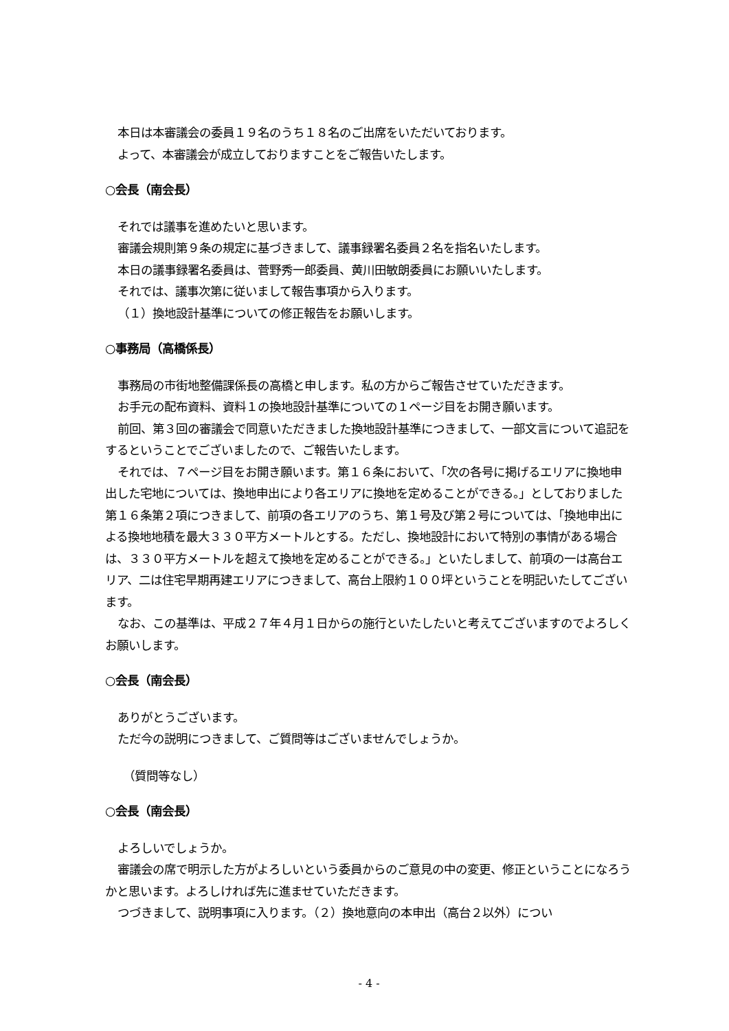本日は本審議会の委員１９名のうち１８名のご出席をいただいております。
よって、本審議会が成立しておりますことをご報告いたします。
○会長（南会長）
それでは議事を進めたいと思います。
審議会規則第９条の規定に基づきまして、議事録署名委員２名を指名いたします。
本日の議事録署名委員は、菅野秀一郎委員、黄川田敏朗委員にお願いいたします。
それでは、議事次第に従いまして報告事項から入ります。
（１）換地設計基準についての修正報告をお願いします。
○事務局（高橋係長）
事務局の市街地整備課係長の高橋と申します。私の方からご報告させていただきます。
お手元の配布資料、資料１の換地設計基準についての１ページ目をお開き願います。
前回、第３回の審議会で同意いただきました換地設計基準につきまして、一部文言について追記をするということでございましたので、ご報告いたします。
それでは、７ページ目をお開き願います。第１６条において、「次の各号に掲げるエリアに換地申出した宅地については、換地申出により各エリアに換地を定めることができる。」としておりました第１６条第２項につきまして、前項の各エリアのうち、第１号及び第２号については、「換地申出による換地地積を最大３３０平方メートルとする。ただし、換地設計において特別の事情がある場合は、３３０平方メートルを超えて換地を定めることができる。」といたしまして、前項の一は高台エリア、二は住宅早期再建エリアにつきまして、高台上限約１００坪ということを明記いたしてございます。
なお、この基準は、平成２７年４月１日からの施行といたしたいと考えてございますのでよろしくお願いします。
○会長（南会長）
ありがとうございます。
ただ今の説明につきまして、ご質問等はございませんでしょうか。
（質問等なし）
○会長（南会長）
よろしいでしょうか。
審議会の席で明示した方がよろしいという委員からのご意見の中の変更、修正ということになろうかと思います。よろしければ先に進ませていただきます。
つづきまして、説明事項に入ります。（２）換地意向の本申出（高台２以外）につい
- 4 -